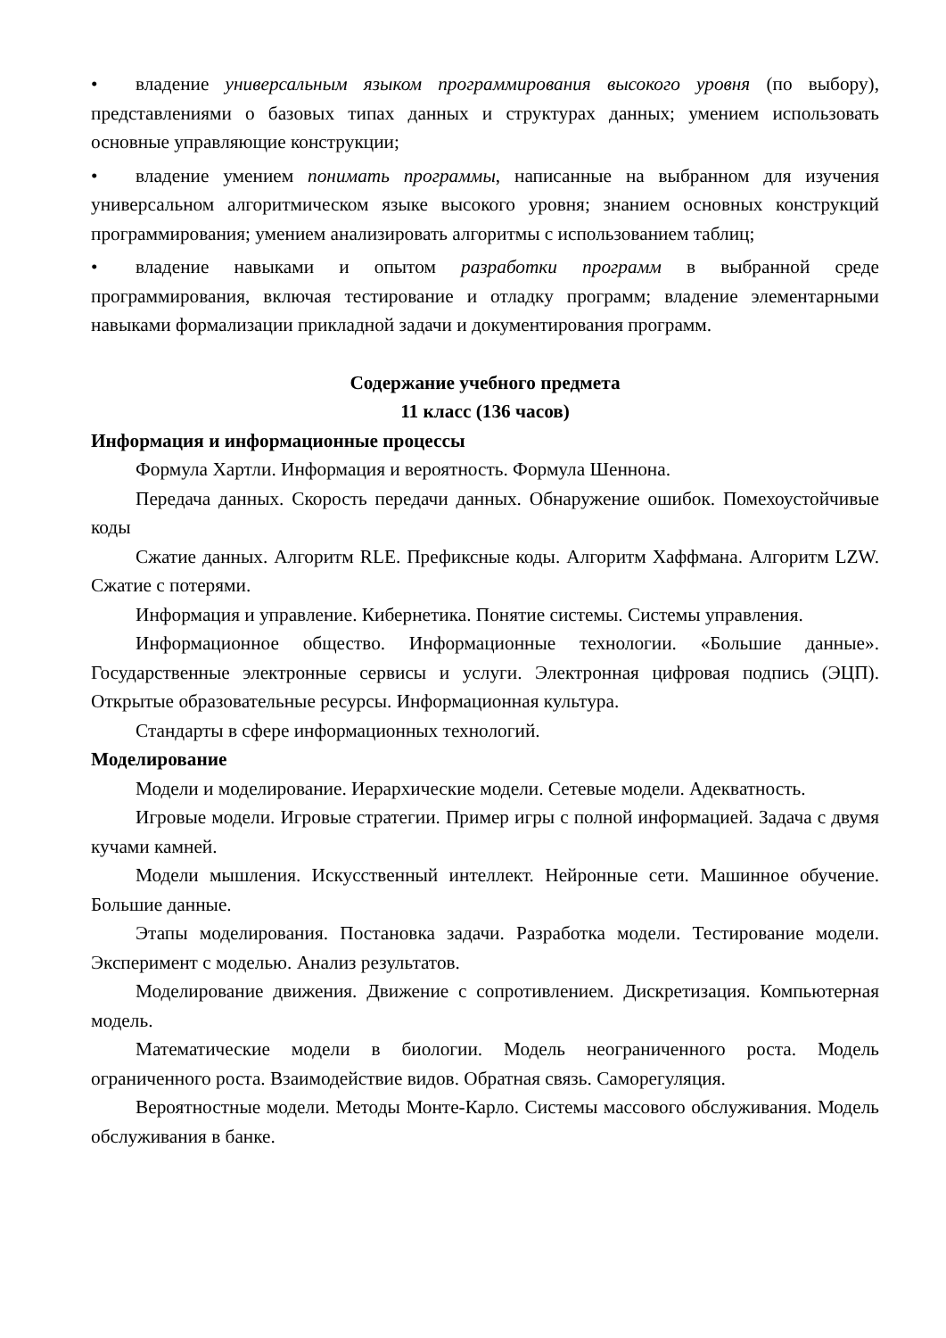• владение универсальным языком программирования высокого уровня (по выбору), представлениями о базовых типах данных и структурах данных; умением использовать основные управляющие конструкции;
• владение умением понимать программы, написанные на выбранном для изучения универсальном алгоритмическом языке высокого уровня; знанием основных конструкций программирования; умением анализировать алгоритмы с использованием таблиц;
• владение навыками и опытом разработки программ в выбранной среде программирования, включая тестирование и отладку программ; владение элементарными навыками формализации прикладной задачи и документирования программ.
Содержание учебного предмета
11 класс (136 часов)
Информация и информационные процессы
Формула Хартли. Информация и вероятность. Формула Шеннона.
Передача данных. Скорость передачи данных. Обнаружение ошибок. Помехоустойчивые коды
Сжатие данных. Алгоритм RLE. Префиксные коды. Алгоритм Хаффмана. Алгоритм LZW. Сжатие с потерями.
Информация и управление. Кибернетика. Понятие системы. Системы управления.
Информационное общество. Информационные технологии. «Большие данные». Государственные электронные сервисы и услуги. Электронная цифровая подпись (ЭЦП). Открытые образовательные ресурсы. Информационная культура.
Стандарты в сфере информационных технологий.
Моделирование
Модели и моделирование. Иерархические модели. Сетевые модели. Адекватность.
Игровые модели. Игровые стратегии. Пример игры с полной информацией. Задача с двумя кучами камней.
Модели мышления. Искусственный интеллект. Нейронные сети. Машинное обучение. Большие данные.
Этапы моделирования. Постановка задачи. Разработка модели. Тестирование модели. Эксперимент с моделью. Анализ результатов.
Моделирование движения. Движение с сопротивлением. Дискретизация. Компьютерная модель.
Математические модели в биологии. Модель неограниченного роста. Модель ограниченного роста. Взаимодействие видов. Обратная связь. Саморегуляция.
Вероятностные модели. Методы Монте-Карло. Системы массового обслуживания. Модель обслуживания в банке.